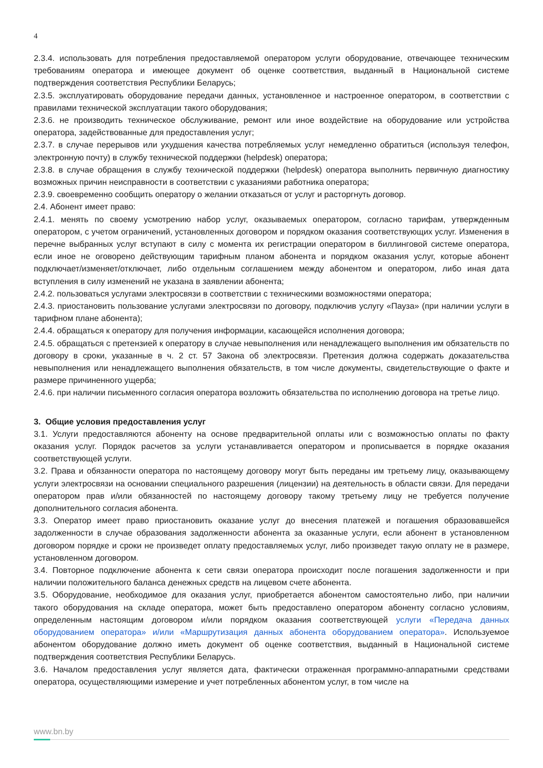4
2.3.4. использовать для потребления предоставляемой оператором услуги оборудование, отвечающее техническим требованиям оператора и имеющее документ об оценке соответствия, выданный в Национальной системе подтверждения соответствия Республики Беларусь;
2.3.5. эксплуатировать оборудование передачи данных, установленное и настроенное оператором, в соответствии с правилами технической эксплуатации такого оборудования;
2.3.6. не производить техническое обслуживание, ремонт или иное воздействие на оборудование или устройства оператора, задействованные для предоставления услуг;
2.3.7. в случае перерывов или ухудшения качества потребляемых услуг немедленно обратиться (используя телефон, электронную почту) в службу технической поддержки (helpdesk) оператора;
2.3.8. в случае обращения в службу технической поддержки (helpdesk) оператора выполнить первичную диагностику возможных причин неисправности в соответствии с указаниями работника оператора;
2.3.9. своевременно сообщить оператору о желании отказаться от услуг и расторгнуть договор.
2.4. Абонент имеет право:
2.4.1. менять по своему усмотрению набор услуг, оказываемых оператором, согласно тарифам, утвержденным оператором, с учетом ограничений, установленных договором и порядком оказания соответствующих услуг. Изменения в перечне выбранных услуг вступают в силу с момента их регистрации оператором в биллинговой системе оператора, если иное не оговорено действующим тарифным планом абонента и порядком оказания услуг, которые абонент подключает/изменяет/отключает, либо отдельным соглашением между абонентом и оператором, либо иная дата вступления в силу изменений не указана в заявлении абонента;
2.4.2. пользоваться услугами электросвязи в соответствии с техническими возможностями оператора;
2.4.3. приостановить пользование услугами электросвязи по договору, подключив услугу «Пауза» (при наличии услуги в тарифном плане абонента);
2.4.4. обращаться к оператору для получения информации, касающейся исполнения договора;
2.4.5. обращаться с претензией к оператору в случае невыполнения или ненадлежащего выполнения им обязательств по договору в сроки, указанные в ч. 2 ст. 57 Закона об электросвязи. Претензия должна содержать доказательства невыполнения или ненадлежащего выполнения обязательств, в том числе документы, свидетельствующие о факте и размере причиненного ущерба;
2.4.6. при наличии письменного согласия оператора возложить обязательства по исполнению договора на третье лицо.
3. Общие условия предоставления услуг
3.1. Услуги предоставляются абоненту на основе предварительной оплаты или с возможностью оплаты по факту оказания услуг. Порядок расчетов за услуги устанавливается оператором и прописывается в порядке оказания соответствующей услуги.
3.2. Права и обязанности оператора по настоящему договору могут быть переданы им третьему лицу, оказывающему услуги электросвязи на основании специального разрешения (лицензии) на деятельность в области связи. Для передачи оператором прав и/или обязанностей по настоящему договору такому третьему лицу не требуется получение дополнительного согласия абонента.
3.3. Оператор имеет право приостановить оказание услуг до внесения платежей и погашения образовавшейся задолженности в случае образования задолженности абонента за оказанные услуги, если абонент в установленном договором порядке и сроки не произведет оплату предоставляемых услуг, либо произведет такую оплату не в размере, установленном договором.
3.4. Повторное подключение абонента к сети связи оператора происходит после погашения задолженности и при наличии положительного баланса денежных средств на лицевом счете абонента.
3.5. Оборудование, необходимое для оказания услуг, приобретается абонентом самостоятельно либо, при наличии такого оборудования на складе оператора, может быть предоставлено оператором абоненту согласно условиям, определенным настоящим договором и/или порядком оказания соответствующей услуги «Передача данных оборудованием оператора» и/или «Маршрутизация данных абонента оборудованием оператора». Используемое абонентом оборудование должно иметь документ об оценке соответствия, выданный в Национальной системе подтверждения соответствия Республики Беларусь.
3.6. Началом предоставления услуг является дата, фактически отраженная программно-аппаратными средствами оператора, осуществляющими измерение и учет потребленных абонентом услуг, в том числе на
www.bn.by